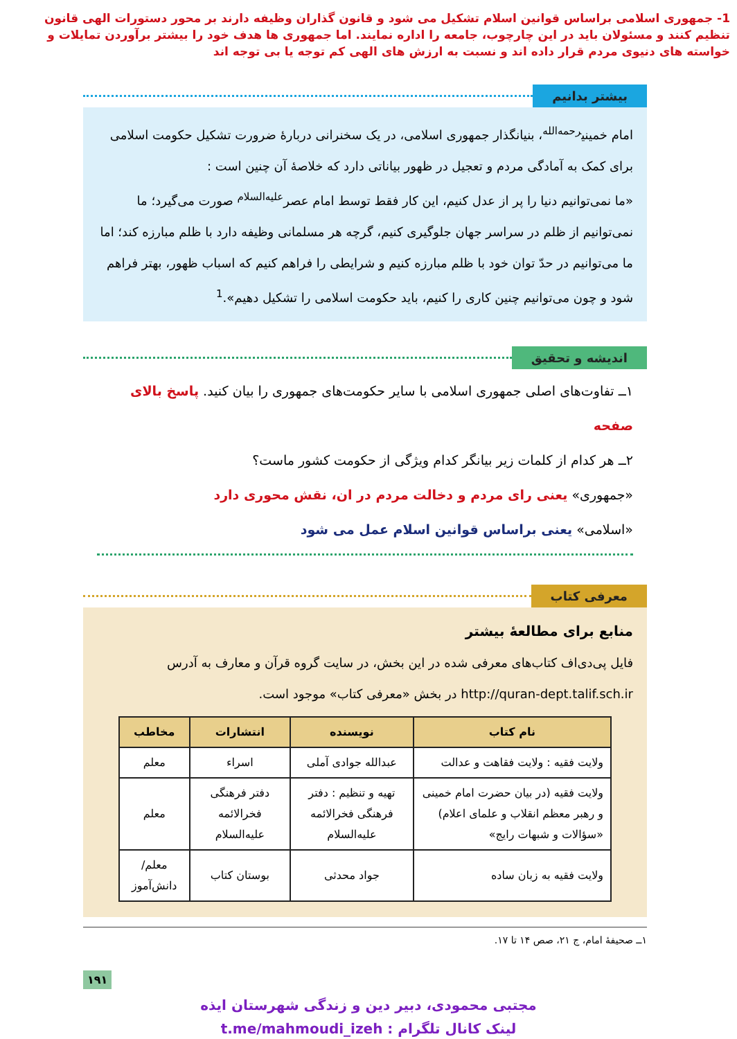1- جمهوری اسلامی براساس قوانین اسلام تشکیل می شود و قانون گذاران وظیفه دارند بر محور دستورات الهی قانون تنظیم کنند و مسئولان باید در این چارچوب، جامعه را اداره نمایند. اما جمهوری ها هدف خود را بیشتر برآوردن تمایلات و خواسته های دنیوی مردم قرار داده اند و نسبت به ارزش های الهی کم توجه یا بی توجه اند
بیشتر بدانیم
امام خمینی<sup>رحمه‌الله</sup>، بنیانگذار جمهوری اسلامی، در یک سخنرانی دربارهٔ ضرورت تشکیل حکومت اسلامی برای کمک به آمادگی مردم و تعجیل در ظهور بیاناتی دارد که خلاصهٔ آن چنین است :
«ما نمی‌توانیم دنیا را پر از عدل کنیم، این کار فقط توسط امام عصر<sup>علیه‌السلام</sup> صورت می‌گیرد؛ ما نمی‌توانیم از ظلم در سراسر جهان جلوگیری کنیم، گرچه هر مسلمانی وظیفه دارد با ظلم مبارزه کند؛ اما ما می‌توانیم در حدّ توان خود با ظلم مبارزه کنیم و شرایطی را فراهم کنیم که اسباب ظهور، بهتر فراهم شود و چون می‌توانیم چنین کاری را کنیم، باید حکومت اسلامی را تشکیل دهیم».<sup>1</sup>
اندیشه و تحقیق
۱ــ تفاوت‌های اصلی جمهوری اسلامی با سایر حکومت‌های جمهوری را بیان کنید. پاسخ بالای صفحه
۲ــ هر کدام از کلمات زیر بیانگر کدام ویژگی از حکومت کشور ماست؟
«جمهوری» یعنی رای مردم و دخالت مردم در ان، نقش محوری دارد
«اسلامی» یعنی براساس قوانین اسلام عمل می شود
معرفی کتاب
منابع برای مطالعهٔ بیشتر
فایل پی‌دی‌اف کتاب‌های معرفی شده در این بخش، در سایت گروه قرآن و معارف به آدرس http://quran-dept.talif.sch.ir در بخش «معرفی کتاب» موجود است.
| نام کتاب | نویسنده | انتشارات | مخاطب |
| --- | --- | --- | --- |
| ولایت فقیه : ولایت فقاهت و عدالت | عبدالله جوادی آملی | اسراء | معلم |
| ولایت فقیه (در بیان حضرت امام خمینی و رهبر معظم انقلاب و علمای اعلام) «سؤالات و شبهات رایج» | تهیه و تنظیم : دفتر فرهنگی فخرالائمه علیه‌السلام | دفتر فرهنگی فخرالائمه علیه‌السلام | معلم |
| ولایت فقیه به زبان ساده | جواد محدثی | بوستان کتاب | معلم/ دانش‌آموز |
۱ــ صحیفهٔ امام، ج ۲۱، صص ۱۴ تا ۱۷.
۱۹۱
مجتبی محمودی، دبیر دین و زندگی شهرستان ایذه
لینک کانال تلگرام : t.me/mahmoudi_izeh